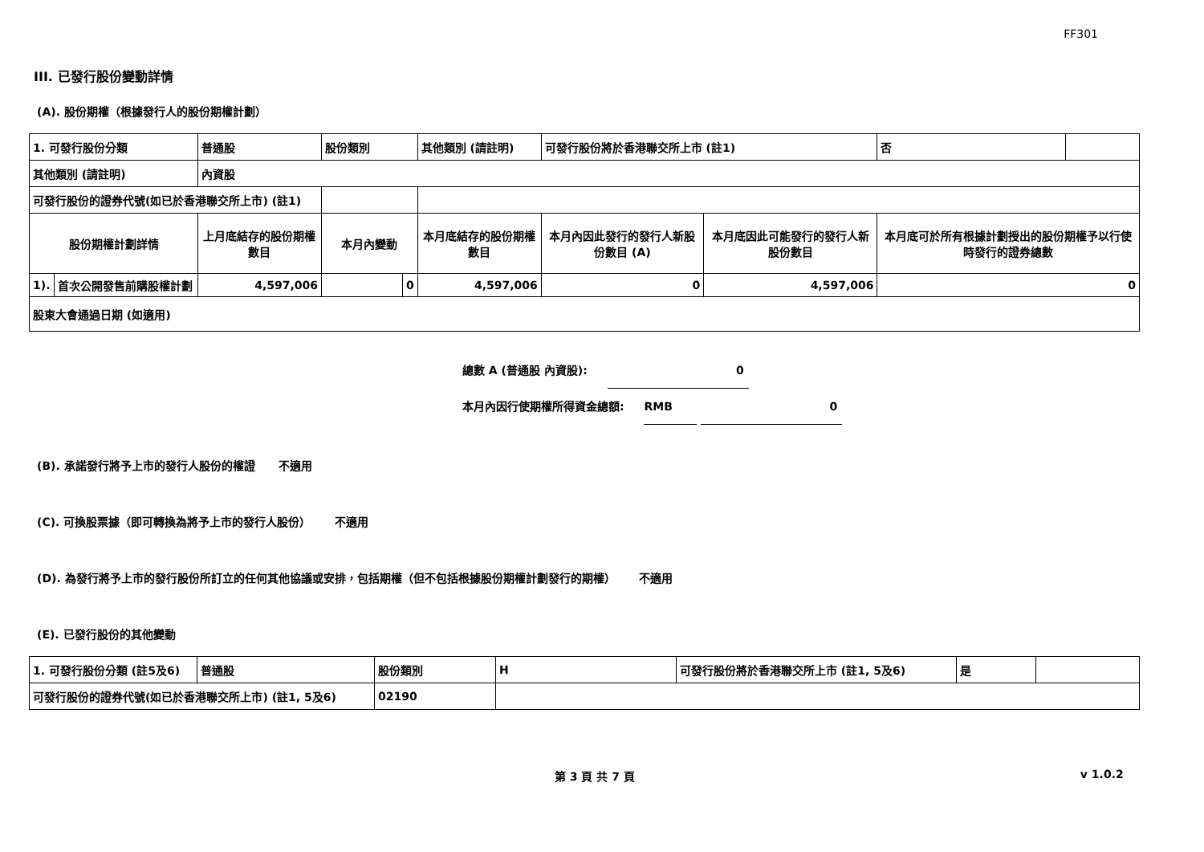FF301
III. 已發行股份變動詳情
(A). 股份期權（根據發行人的股份期權計劃）
| 1. 可發行股份分類 | | 普通股 | 股份類別 | | 其他類別 (請註明) | 可發行股份將於香港聯交所上市 (註1) | | 否 | |
| 其他類別 (請註明) | | 內資股 | | | | | | | |
| 可發行股份的證券代號(如已於香港聯交所上市) (註1) | | | | | | | | | |
| 股份期權計劃詳情 | | 上月底結存的股份期權數目 | 本月內變動 | | 本月底結存的股份期權數目 | 本月內因此發行的發行人新股份數目 (A) | 本月底因此可能發行的發行人新股份數目 | 本月底可於所有根據計劃授出的股份期權予以行使時發行的證券總數 | |
| 1). | 首次公開發售前購股權計劃 | 4,597,006 | | 0 | 4,597,006 | 0 | 4,597,006 | 0 | |
| 股東大會通過日期 (如適用) | | | | | | | | | |
總數 A (普通股 內資股): 0
本月內因行使期權所得資金總額: RMB 0
(B). 承諾發行將予上市的發行人股份的權證 不適用
(C). 可換股票據（即可轉換為將予上市的發行人股份） 不適用
(D). 為發行將予上市的發行股份所訂立的任何其他協議或安排，包括期權（但不包括根據股份期權計劃發行的期權） 不適用
(E). 已發行股份的其他變動
| 1. 可發行股份分類 (註5及6) | 普通股 | 股份類別 | H | 可發行股份將於香港聯交所上市 (註1, 5及6) | 是 | |
| 可發行股份的證券代號(如已於香港聯交所上市) (註1, 5及6) | | 02190 | | | | |
第 3 頁 共 7 頁 v 1.0.2